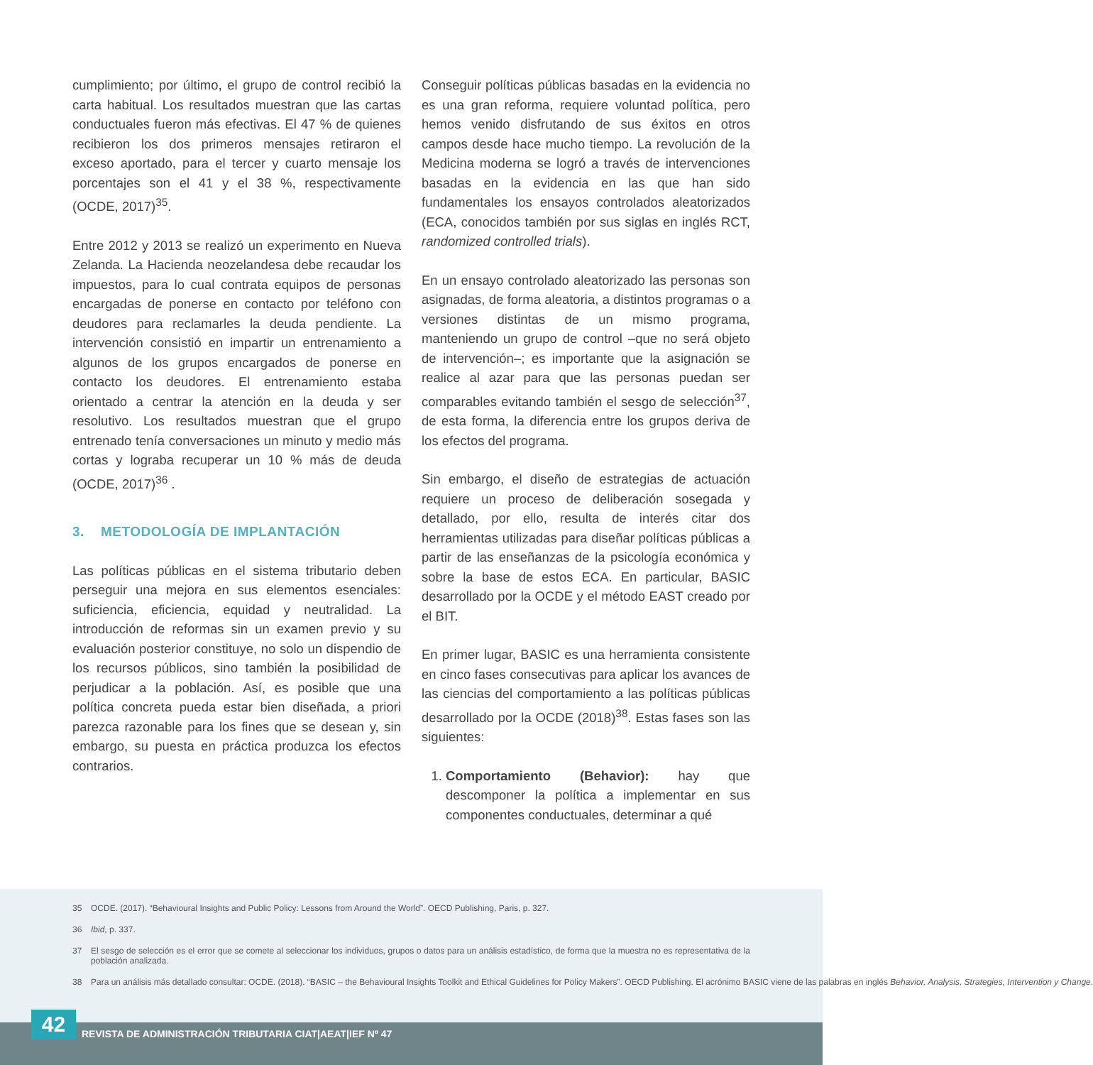cumplimiento; por último, el grupo de control recibió la carta habitual. Los resultados muestran que las cartas conductuales fueron más efectivas. El 47 % de quienes recibieron los dos primeros mensajes retiraron el exceso aportado, para el tercer y cuarto mensaje los porcentajes son el 41 y el 38 %, respectivamente (OCDE, 2017)<sup>35</sup>.
Entre 2012 y 2013 se realizó un experimento en Nueva Zelanda. La Hacienda neozelandesa debe recaudar los impuestos, para lo cual contrata equipos de personas encargadas de ponerse en contacto por teléfono con deudores para reclamarles la deuda pendiente. La intervención consistió en impartir un entrenamiento a algunos de los grupos encargados de ponerse en contacto los deudores. El entrenamiento estaba orientado a centrar la atención en la deuda y ser resolutivo. Los resultados muestran que el grupo entrenado tenía conversaciones un minuto y medio más cortas y lograba recuperar un 10 % más de deuda (OCDE, 2017)<sup>36</sup> .
3. METODOLOGÍA DE IMPLANTACIÓN
Las políticas públicas en el sistema tributario deben perseguir una mejora en sus elementos esenciales: suficiencia, eficiencia, equidad y neutralidad. La introducción de reformas sin un examen previo y su evaluación posterior constituye, no solo un dispendio de los recursos públicos, sino también la posibilidad de perjudicar a la población. Así, es posible que una política concreta pueda estar bien diseñada, a priori parezca razonable para los fines que se desean y, sin embargo, su puesta en práctica produzca los efectos contrarios.
Conseguir políticas públicas basadas en la evidencia no es una gran reforma, requiere voluntad política, pero hemos venido disfrutando de sus éxitos en otros campos desde hace mucho tiempo. La revolución de la Medicina moderna se logró a través de intervenciones basadas en la evidencia en las que han sido fundamentales los ensayos controlados aleatorizados (ECA, conocidos también por sus siglas en inglés RCT, randomized controlled trials).
En un ensayo controlado aleatorizado las personas son asignadas, de forma aleatoria, a distintos programas o a versiones distintas de un mismo programa, manteniendo un grupo de control –que no será objeto de intervención–; es importante que la asignación se realice al azar para que las personas puedan ser comparables evitando también el sesgo de selección<sup>37</sup>, de esta forma, la diferencia entre los grupos deriva de los efectos del programa.
Sin embargo, el diseño de estrategias de actuación requiere un proceso de deliberación sosegada y detallado, por ello, resulta de interés citar dos herramientas utilizadas para diseñar políticas públicas a partir de las enseñanzas de la psicología económica y sobre la base de estos ECA. En particular, BASIC desarrollado por la OCDE y el método EAST creado por el BIT.
En primer lugar, BASIC es una herramienta consistente en cinco fases consecutivas para aplicar los avances de las ciencias del comportamiento a las políticas públicas desarrollado por la OCDE (2018)<sup>38</sup>. Estas fases son las siguientes:
1. Comportamiento (Behavior): hay que descomponer la política a implementar en sus componentes conductuales, determinar a qué
35 OCDE. (2017). “Behavioural Insights and Public Policy: Lessons from Around the World”. OECD Publishing, Paris, p. 327.
36 Ibid, p. 337.
37 El sesgo de selección es el error que se comete al seleccionar los individuos, grupos o datos para un análisis estadístico, de forma que la muestra no es representativa de la población analizada.
38 Para un análisis más detallado consultar: OCDE. (2018). “BASIC – the Behavioural Insights Toolkit and Ethical Guidelines for Policy Makers”. OECD Publishing. El acrónimo BASIC viene de las palabras en inglés Behavior, Analysis, Strategies, Intervention y Change.
42
REVISTA DE ADMINISTRACIÓN TRIBUTARIA CIAT|AEAT|IEF Nº 47